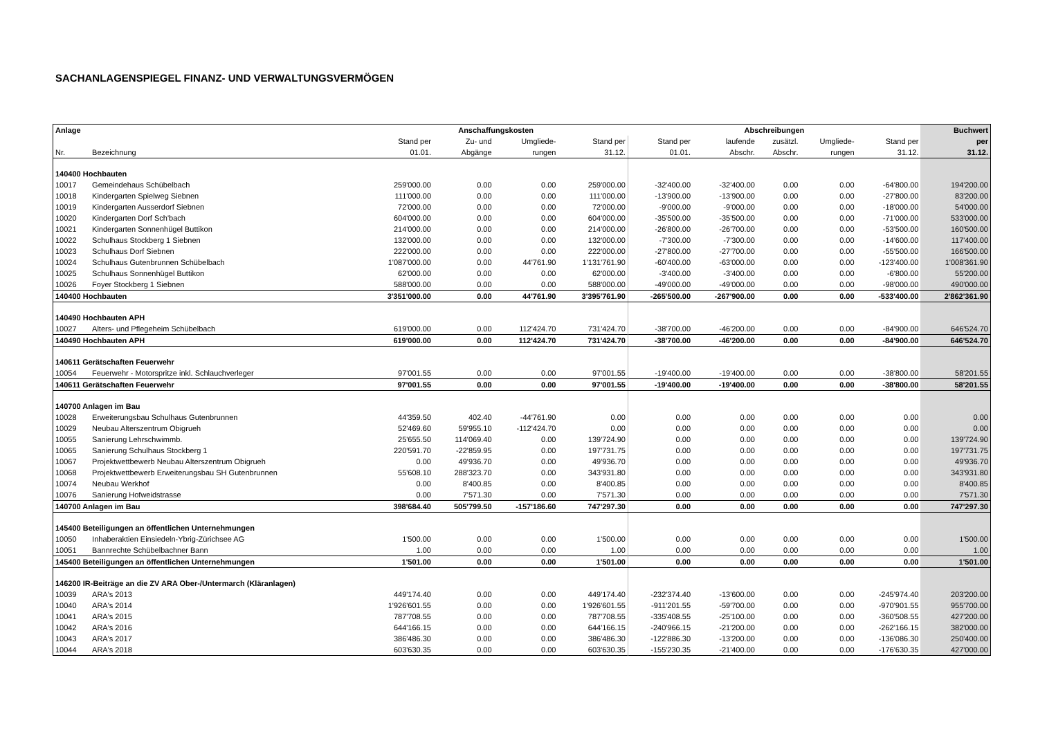SACHANLAGENSPIEGEL FINANZ- UND VERWALTUNGSVERMÖGEN
| Anlage | | Anschaffungskosten | | | | Abschreibungen | | | | | Buchwert |
| --- | --- | --- | --- | --- | --- | --- | --- | --- | --- | --- | --- |
| | | Stand per | Zu- und | Umgliede- | Stand per | Stand per | laufende | zusätzl. | Umgliede- | Stand per | per |
| Nr. | Bezeichnung | 01.01. | Abgänge | rungen | 31.12. | 01.01. | Abschr. | Abschr. | rungen | 31.12. | 31.12. |
| 140400 Hochbauten | | | | | | | | | | | |
| 10017 | Gemeindehaus Schübelbach | 259'000.00 | 0.00 | 0.00 | 259'000.00 | -32'400.00 | -32'400.00 | 0.00 | 0.00 | -64'800.00 | 194'200.00 |
| 10018 | Kindergarten Spielweg Siebnen | 111'000.00 | 0.00 | 0.00 | 111'000.00 | -13'900.00 | -13'900.00 | 0.00 | 0.00 | -27'800.00 | 83'200.00 |
| 10019 | Kindergarten Ausserdorf Siebnen | 72'000.00 | 0.00 | 0.00 | 72'000.00 | -9'000.00 | -9'000.00 | 0.00 | 0.00 | -18'000.00 | 54'000.00 |
| 10020 | Kindergarten Dorf Sch'bach | 604'000.00 | 0.00 | 0.00 | 604'000.00 | -35'500.00 | -35'500.00 | 0.00 | 0.00 | -71'000.00 | 533'000.00 |
| 10021 | Kindergarten Sonnenhügel Buttikon | 214'000.00 | 0.00 | 0.00 | 214'000.00 | -26'800.00 | -26'700.00 | 0.00 | 0.00 | -53'500.00 | 160'500.00 |
| 10022 | Schulhaus Stockberg 1 Siebnen | 132'000.00 | 0.00 | 0.00 | 132'000.00 | -7'300.00 | -7'300.00 | 0.00 | 0.00 | -14'600.00 | 117'400.00 |
| 10023 | Schulhaus Dorf Siebnen | 222'000.00 | 0.00 | 0.00 | 222'000.00 | -27'800.00 | -27'700.00 | 0.00 | 0.00 | -55'500.00 | 166'500.00 |
| 10024 | Schulhaus Gutenbrunnen Schübelbach | 1'087'000.00 | 0.00 | 44'761.90 | 1'131'761.90 | -60'400.00 | -63'000.00 | 0.00 | 0.00 | -123'400.00 | 1'008'361.90 |
| 10025 | Schulhaus Sonnenhügel Buttikon | 62'000.00 | 0.00 | 0.00 | 62'000.00 | -3'400.00 | -3'400.00 | 0.00 | 0.00 | -6'800.00 | 55'200.00 |
| 10026 | Foyer Stockberg 1 Siebnen | 588'000.00 | 0.00 | 0.00 | 588'000.00 | -49'000.00 | -49'000.00 | 0.00 | 0.00 | -98'000.00 | 490'000.00 |
| 140400 Hochbauten | | 3'351'000.00 | 0.00 | 44'761.90 | 3'395'761.90 | -265'500.00 | -267'900.00 | 0.00 | 0.00 | -533'400.00 | 2'862'361.90 |
| 140490 Hochbauten APH | | | | | | | | | | | |
| 10027 | Alters- und Pflegeheim Schübelbach | 619'000.00 | 0.00 | 112'424.70 | 731'424.70 | -38'700.00 | -46'200.00 | 0.00 | 0.00 | -84'900.00 | 646'524.70 |
| 140490 Hochbauten APH | | 619'000.00 | 0.00 | 112'424.70 | 731'424.70 | -38'700.00 | -46'200.00 | 0.00 | 0.00 | -84'900.00 | 646'524.70 |
| 140611 Gerätschaften Feuerwehr | | | | | | | | | | | |
| 10054 | Feuerwehr - Motorspritze inkl. Schlauchverleger | 97'001.55 | 0.00 | 0.00 | 97'001.55 | -19'400.00 | -19'400.00 | 0.00 | 0.00 | -38'800.00 | 58'201.55 |
| 140611 Gerätschaften Feuerwehr | | 97'001.55 | 0.00 | 0.00 | 97'001.55 | -19'400.00 | -19'400.00 | 0.00 | 0.00 | -38'800.00 | 58'201.55 |
| 140700 Anlagen im Bau | | | | | | | | | | | |
| 10028 | Erweiterungsbau Schulhaus Gutenbrunnen | 44'359.50 | 402.40 | -44'761.90 | 0.00 | 0.00 | 0.00 | 0.00 | 0.00 | 0.00 | 0.00 |
| 10029 | Neubau Alterszentrum Obigrueh | 52'469.60 | 59'955.10 | -112'424.70 | 0.00 | 0.00 | 0.00 | 0.00 | 0.00 | 0.00 | 0.00 |
| 10055 | Sanierung Lehrschwimmb. | 25'655.50 | 114'069.40 | 0.00 | 139'724.90 | 0.00 | 0.00 | 0.00 | 0.00 | 0.00 | 139'724.90 |
| 10065 | Sanierung Schulhaus Stockberg 1 | 220'591.70 | -22'859.95 | 0.00 | 197'731.75 | 0.00 | 0.00 | 0.00 | 0.00 | 0.00 | 197'731.75 |
| 10067 | Projektwettbewerb Neubau Alterszentrum Obigrueh | 0.00 | 49'936.70 | 0.00 | 49'936.70 | 0.00 | 0.00 | 0.00 | 0.00 | 0.00 | 49'936.70 |
| 10068 | Projektwettbewerb Erweiterungsbau SH Gutenbrunnen | 55'608.10 | 288'323.70 | 0.00 | 343'931.80 | 0.00 | 0.00 | 0.00 | 0.00 | 0.00 | 343'931.80 |
| 10074 | Neubau Werkhof | 0.00 | 8'400.85 | 0.00 | 8'400.85 | 0.00 | 0.00 | 0.00 | 0.00 | 0.00 | 8'400.85 |
| 10076 | Sanierung Hofweidstrasse | 0.00 | 7'571.30 | 0.00 | 7'571.30 | 0.00 | 0.00 | 0.00 | 0.00 | 0.00 | 7'571.30 |
| 140700 Anlagen im Bau | | 398'684.40 | 505'799.50 | -157'186.60 | 747'297.30 | 0.00 | 0.00 | 0.00 | 0.00 | 0.00 | 747'297.30 |
| 145400 Beteiligungen an öffentlichen Unternehmungen | | | | | | | | | | | |
| 10050 | Inhaberaktien Einsiedeln-Ybrig-Zürichsee AG | 1'500.00 | 0.00 | 0.00 | 1'500.00 | 0.00 | 0.00 | 0.00 | 0.00 | 0.00 | 1'500.00 |
| 10051 | Bannrechte Schübelbachner Bann | 1.00 | 0.00 | 0.00 | 1.00 | 0.00 | 0.00 | 0.00 | 0.00 | 0.00 | 1.00 |
| 145400 Beteiligungen an öffentlichen Unternehmungen | | 1'501.00 | 0.00 | 0.00 | 1'501.00 | 0.00 | 0.00 | 0.00 | 0.00 | 0.00 | 1'501.00 |
| 146200 IR-Beiträge an die ZV ARA Ober-/Untermarch (Kläranlagen) | | | | | | | | | | | |
| 10039 | ARA's 2013 | 449'174.40 | 0.00 | 0.00 | 449'174.40 | -232'374.40 | -13'600.00 | 0.00 | 0.00 | -245'974.40 | 203'200.00 |
| 10040 | ARA's 2014 | 1'926'601.55 | 0.00 | 0.00 | 1'926'601.55 | -911'201.55 | -59'700.00 | 0.00 | 0.00 | -970'901.55 | 955'700.00 |
| 10041 | ARA's 2015 | 787'708.55 | 0.00 | 0.00 | 787'708.55 | -335'408.55 | -25'100.00 | 0.00 | 0.00 | -360'508.55 | 427'200.00 |
| 10042 | ARA's 2016 | 644'166.15 | 0.00 | 0.00 | 644'166.15 | -240'966.15 | -21'200.00 | 0.00 | 0.00 | -262'166.15 | 382'000.00 |
| 10043 | ARA's 2017 | 386'486.30 | 0.00 | 0.00 | 386'486.30 | -122'886.30 | -13'200.00 | 0.00 | 0.00 | -136'086.30 | 250'400.00 |
| 10044 | ARA's 2018 | 603'630.35 | 0.00 | 0.00 | 603'630.35 | -155'230.35 | -21'400.00 | 0.00 | 0.00 | -176'630.35 | 427'000.00 |